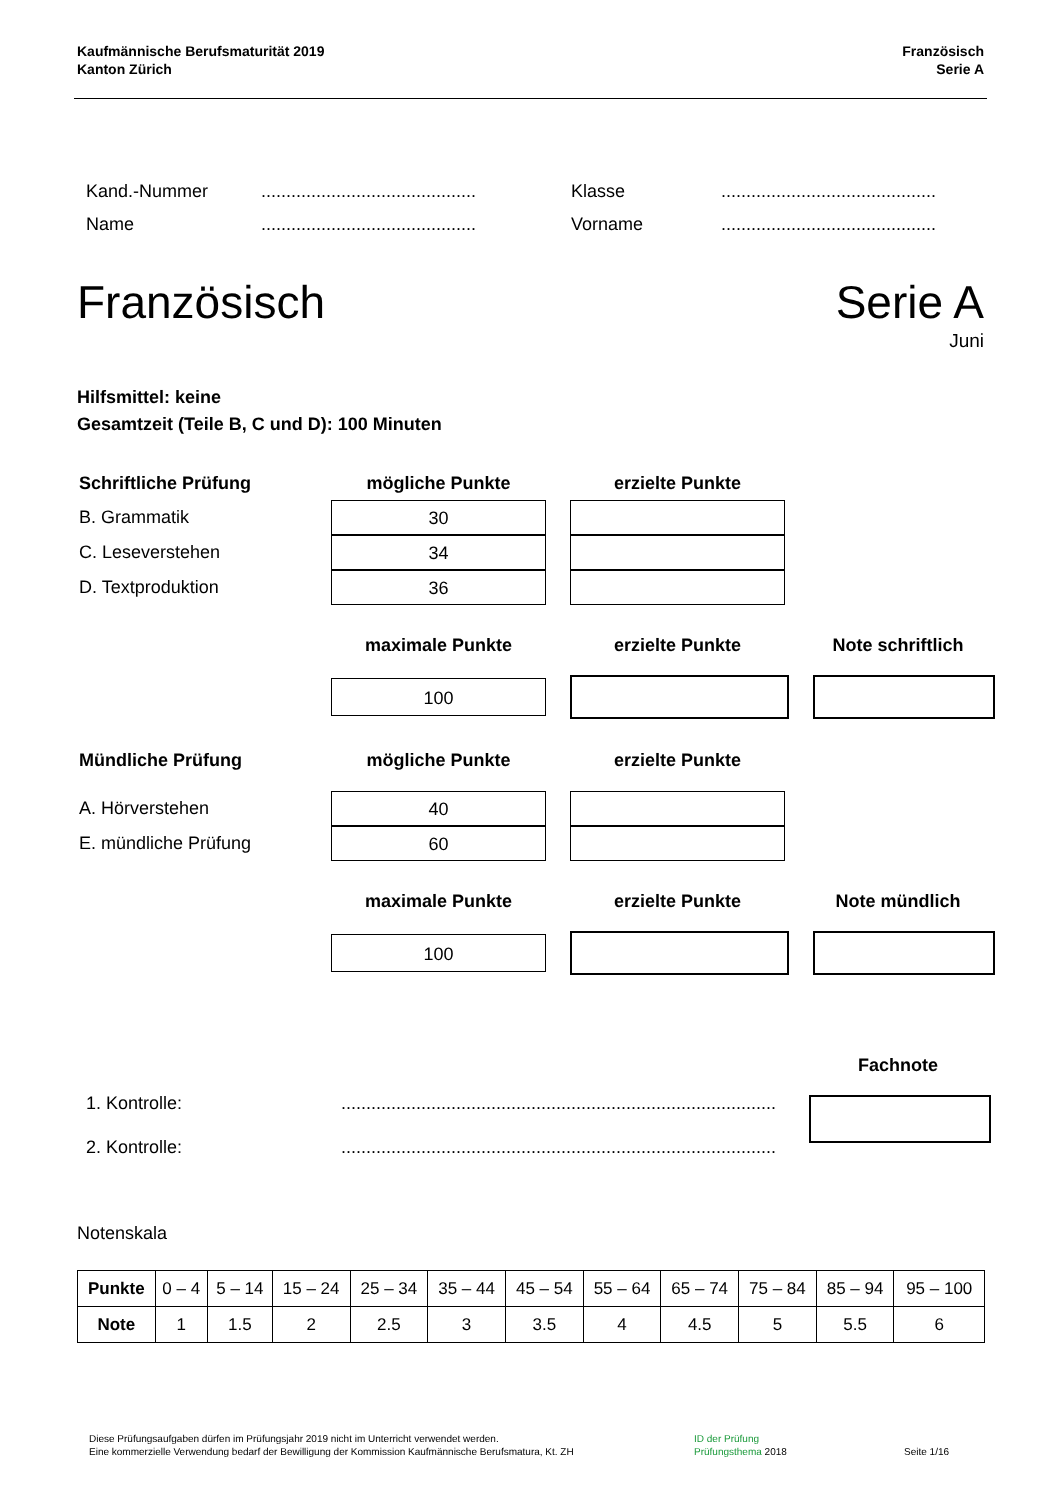Kaufmännische Berufsmaturität 2019
Kanton Zürich
Französisch
Serie A
Kand.-Nummer........................................... Klasse...........................................
Name........................................... Vorname...........................................
Französisch Serie A
Juni
Hilfsmittel: keine
Gesamtzeit (Teile B, C und D): 100 Minuten
Schriftliche Prüfung mögliche Punkte erzielte Punkte
B. Grammatik
30
C. Leseverstehen
34
D. Textproduktion
36
maximale Punkte erzielte Punkte Note schriftlich
100
Mündliche Prüfung mögliche Punkte erzielte Punkte
A. Hörverstehen
40
E. mündliche Prüfung
60
maximale Punkte erzielte Punkte Note mündlich
100
Fachnote
1. Kontrolle:.......................................................................................
2. Kontrolle:.......................................................................................
Notenskala
| Punkte | 0 – 4 | 5 – 14 | 15 – 24 | 25 – 34 | 35 – 44 | 45 – 54 | 55 – 64 | 65 – 74 | 75 – 84 | 85 – 94 | 95 – 100 |
| Note | 1 | 1.5 | 2 | 2.5 | 3 | 3.5 | 4 | 4.5 | 5 | 5.5 | 6 |
Diese Prüfungsaufgaben dürfen im Prüfungsjahr 2019 nicht im Unterricht verwendet werden.
Eine kommerzielle Verwendung bedarf der Bewilligung der Kommission Kaufmännische Berufsmatura, Kt. ZH
ID der Prüfung
Prüfungsthema 2018
Seite 1/16